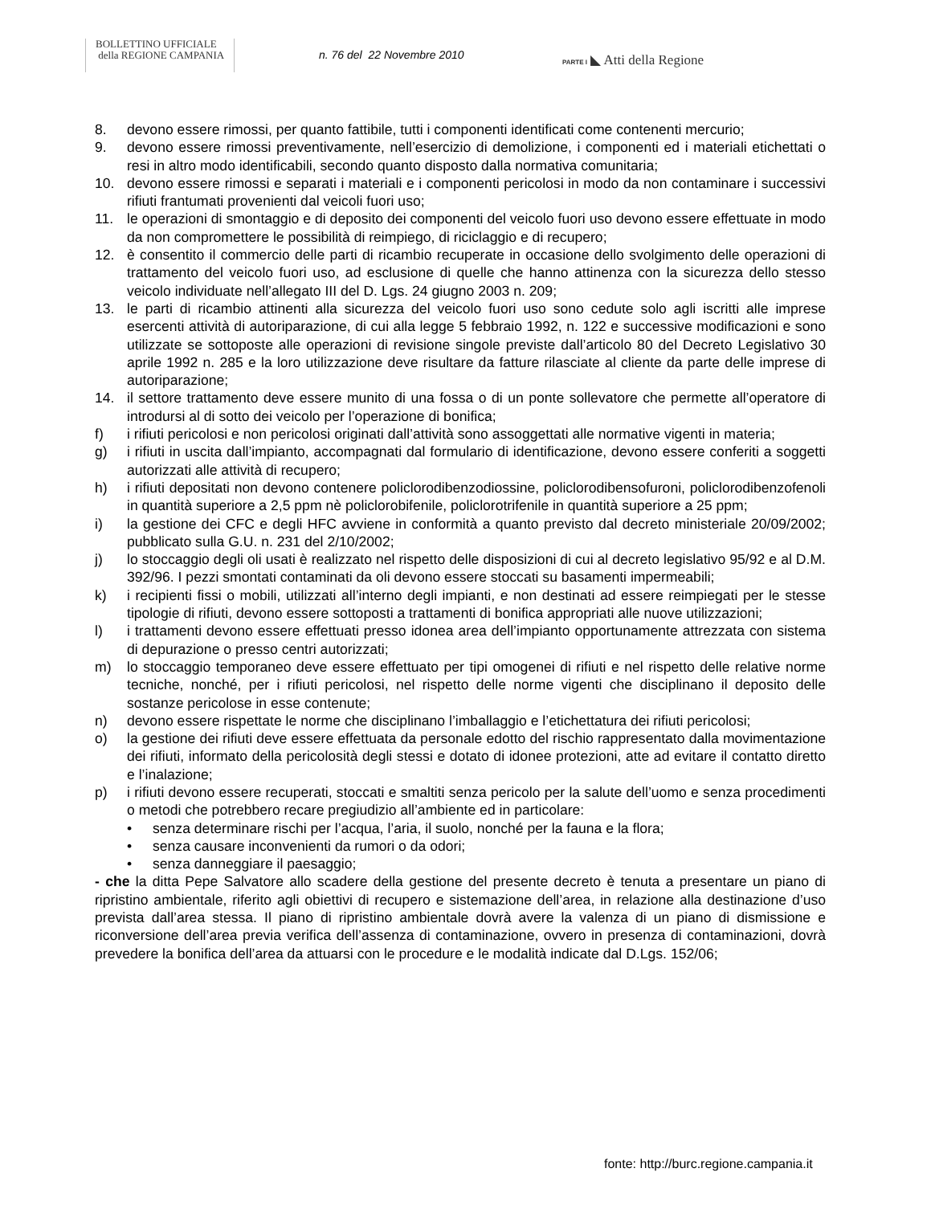BOLLETTINO UFFICIALE
della REGIONE CAMPANIA
n. 76 del 22 Novembre 2010 PARTE I ◣ Atti della Regione
8. devono essere rimossi, per quanto fattibile, tutti i componenti identificati come contenenti mercurio;
9. devono essere rimossi preventivamente, nell’esercizio di demolizione, i componenti ed i materiali etichettati o resi in altro modo identificabili, secondo quanto disposto dalla normativa comunitaria;
10. devono essere rimossi e separati i materiali e i componenti pericolosi in modo da non contaminare i successivi rifiuti frantumati provenienti dal veicoli fuori uso;
11. le operazioni di smontaggio e di deposito dei componenti del veicolo fuori uso devono essere effettuate in modo da non compromettere le possibilità di reimpiego, di riciclaggio e di recupero;
12. è consentito il commercio delle parti di ricambio recuperate in occasione dello svolgimento delle operazioni di trattamento del veicolo fuori uso, ad esclusione di quelle che hanno attinenza con la sicurezza dello stesso veicolo individuate nell’allegato III del D. Lgs. 24 giugno 2003 n. 209;
13. le parti di ricambio attinenti alla sicurezza del veicolo fuori uso sono cedute solo agli iscritti alle imprese esercenti attività di autoriparazione, di cui alla legge 5 febbraio 1992, n. 122 e successive modificazioni e sono utilizzate se sottoposte alle operazioni di revisione singole previste dall’articolo 80 del Decreto Legislativo 30 aprile 1992 n. 285 e la loro utilizzazione deve risultare da fatture rilasciate al cliente da parte delle imprese di autoriparazione;
14. il settore trattamento deve essere munito di una fossa o di un ponte sollevatore che permette all’operatore di introdursi al di sotto dei veicolo per l’operazione di bonifica;
f) i rifiuti pericolosi e non pericolosi originati dall’attività sono assoggettati alle normative vigenti in materia;
g) i rifiuti in uscita dall’impianto, accompagnati dal formulario di identificazione, devono essere conferiti a soggetti autorizzati alle attività di recupero;
h) i rifiuti depositati non devono contenere policlorodibenzodiossine, policlorodibensofuroni, policlorodibenzofenoli in quantità superiore a 2,5 ppm nè policlorobifenile, policlorotrifenile in quantità superiore a 25 ppm;
i) la gestione dei CFC e degli HFC avviene in conformità a quanto previsto dal decreto ministeriale 20/09/2002; pubblicato sulla G.U. n. 231 del 2/10/2002;
j) lo stoccaggio degli oli usati è realizzato nel rispetto delle disposizioni di cui al decreto legislativo 95/92 e al D.M. 392/96. I pezzi smontati contaminati da oli devono essere stoccati su basamenti impermeabili;
k) i recipienti fissi o mobili, utilizzati all’interno degli impianti, e non destinati ad essere reimpiegati per le stesse tipologie di rifiuti, devono essere sottoposti a trattamenti di bonifica appropriati alle nuove utilizzazioni;
l) i trattamenti devono essere effettuati presso idonea area dell’impianto opportunamente attrezzata con sistema di depurazione o presso centri autorizzati;
m) lo stoccaggio temporaneo deve essere effettuato per tipi omogenei di rifiuti e nel rispetto delle relative norme tecniche, nonché, per i rifiuti pericolosi, nel rispetto delle norme vigenti che disciplinano il deposito delle sostanze pericolose in esse contenute;
n) devono essere rispettate le norme che disciplinano l’imballaggio e l’etichettatura dei rifiuti pericolosi;
o) la gestione dei rifiuti deve essere effettuata da personale edotto del rischio rappresentato dalla movimentazione dei rifiuti, informato della pericolosità degli stessi e dotato di idonee protezioni, atte ad evitare il contatto diretto e l’inalazione;
p) i rifiuti devono essere recuperati, stoccati e smaltiti senza pericolo per la salute dell’uomo e senza procedimenti o metodi che potrebbero recare pregiudizio all’ambiente ed in particolare:
• senza determinare rischi per l’acqua, l’aria, il suolo, nonché per la fauna e la flora;
• senza causare inconvenienti da rumori o da odori;
• senza danneggiare il paesaggio;
- che la ditta Pepe Salvatore allo scadere della gestione del presente decreto è tenuta a presentare un piano di ripristino ambientale, riferito agli obiettivi di recupero e sistemazione dell’area, in relazione alla destinazione d’uso prevista dall’area stessa. Il piano di ripristino ambientale dovrà avere la valenza di un piano di dismissione e riconversione dell’area previa verifica dell’assenza di contaminazione, ovvero in presenza di contaminazioni, dovrà prevedere la bonifica dell’area da attuarsi con le procedure e le modalità indicate dal D.Lgs. 152/06;
fonte: http://burc.regione.campania.it